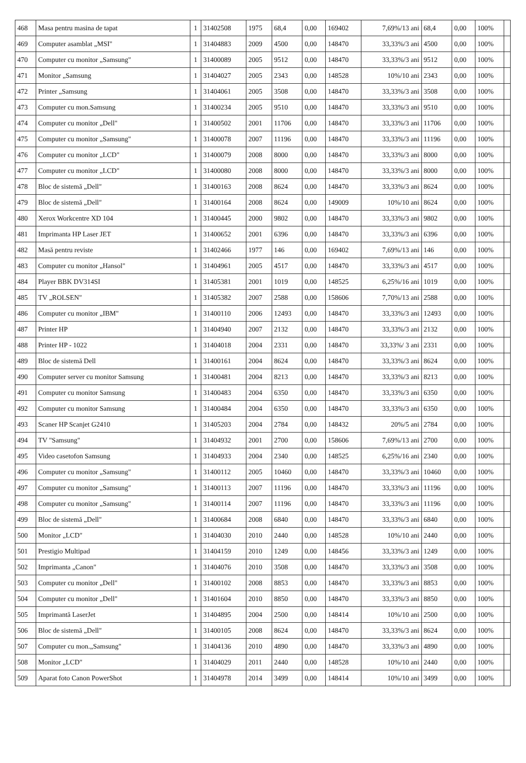| 468 | Masa pentru masina de tapat | 1 | 31402508 | 1975 | 68,4 | 0,00 | 169402 | 7,69%/13 ani | 68,4 | 0,00 | 100% | |
| 469 | Computer asamblat „MSI" | 1 | 31404883 | 2009 | 4500 | 0,00 | 148470 | 33,33%/3 ani | 4500 | 0,00 | 100% | |
| 470 | Computer cu monitor „Samsung" | 1 | 31400089 | 2005 | 9512 | 0,00 | 148470 | 33,33%/3 ani | 9512 | 0,00 | 100% | |
| 471 | Monitor „Samsung | 1 | 31404027 | 2005 | 2343 | 0,00 | 148528 | 10%/10 ani | 2343 | 0,00 | 100% | |
| 472 | Printer „Samsung | 1 | 31404061 | 2005 | 3508 | 0,00 | 148470 | 33,33%/3 ani | 3508 | 0,00 | 100% | |
| 473 | Computer cu mon.Samsung | 1 | 31400234 | 2005 | 9510 | 0,00 | 148470 | 33,33%/3 ani | 9510 | 0,00 | 100% | |
| 474 | Computer cu monitor „Dell" | 1 | 31400502 | 2001 | 11706 | 0,00 | 148470 | 33,33%/3 ani | 11706 | 0,00 | 100% | |
| 475 | Computer cu monitor „Samsung" | 1 | 31400078 | 2007 | 11196 | 0,00 | 148470 | 33,33%/3 ani | 11196 | 0,00 | 100% | |
| 476 | Computer cu monitor „LCD" | 1 | 31400079 | 2008 | 8000 | 0,00 | 148470 | 33,33%/3 ani | 8000 | 0,00 | 100% | |
| 477 | Computer cu monitor „LCD" | 1 | 31400080 | 2008 | 8000 | 0,00 | 148470 | 33,33%/3 ani | 8000 | 0,00 | 100% | |
| 478 | Bloc de sistemă „Dell" | 1 | 31400163 | 2008 | 8624 | 0,00 | 148470 | 33,33%/3 ani | 8624 | 0,00 | 100% | |
| 479 | Bloc de sistemă „Dell" | 1 | 31400164 | 2008 | 8624 | 0,00 | 149009 | 10%/10 ani | 8624 | 0,00 | 100% | |
| 480 | Xerox Workcentre XD 104 | 1 | 31400445 | 2000 | 9802 | 0,00 | 148470 | 33,33%/3 ani | 9802 | 0,00 | 100% | |
| 481 | Imprimanta HP Laser JET | 1 | 31400652 | 2001 | 6396 | 0,00 | 148470 | 33,33%/3 ani | 6396 | 0,00 | 100% | |
| 482 | Masă pentru reviste | 1 | 31402466 | 1977 | 146 | 0,00 | 169402 | 7,69%/13 ani | 146 | 0,00 | 100% | |
| 483 | Computer cu monitor „Hansol" | 1 | 31404961 | 2005 | 4517 | 0,00 | 148470 | 33,33%/3 ani | 4517 | 0,00 | 100% | |
| 484 | Player BBK DV314SI | 1 | 31405381 | 2001 | 1019 | 0,00 | 148525 | 6,25%/16 ani | 1019 | 0,00 | 100% | |
| 485 | TV „ROLSEN" | 1 | 31405382 | 2007 | 2588 | 0,00 | 158606 | 7,70%/13 ani | 2588 | 0,00 | 100% | |
| 486 | Computer cu monitor „IBM" | 1 | 31400110 | 2006 | 12493 | 0,00 | 148470 | 33,33%/3 ani | 12493 | 0,00 | 100% | |
| 487 | Printer HP | 1 | 31404940 | 2007 | 2132 | 0,00 | 148470 | 33,33%/3 ani | 2132 | 0,00 | 100% | |
| 488 | Printer HP - 1022 | 1 | 31404018 | 2004 | 2331 | 0,00 | 148470 | 33,33%/ 3 ani | 2331 | 0,00 | 100% | |
| 489 | Bloc de sistemă Dell | 1 | 31400161 | 2004 | 8624 | 0,00 | 148470 | 33,33%/3 ani | 8624 | 0,00 | 100% | |
| 490 | Computer server cu monitor Samsung | 1 | 31400481 | 2004 | 8213 | 0,00 | 148470 | 33,33%/3 ani | 8213 | 0,00 | 100% | |
| 491 | Computer cu monitor Samsung | 1 | 31400483 | 2004 | 6350 | 0,00 | 148470 | 33,33%/3 ani | 6350 | 0,00 | 100% | |
| 492 | Computer cu monitor Samsung | 1 | 31400484 | 2004 | 6350 | 0,00 | 148470 | 33,33%/3 ani | 6350 | 0,00 | 100% | |
| 493 | Scaner HP Scanjet G2410 | 1 | 31405203 | 2004 | 2784 | 0,00 | 148432 | 20%/5 ani | 2784 | 0,00 | 100% | |
| 494 | TV "Samsung" | 1 | 31404932 | 2001 | 2700 | 0,00 | 158606 | 7,69%/13 ani | 2700 | 0,00 | 100% | |
| 495 | Video casetofon Samsung | 1 | 31404933 | 2004 | 2340 | 0,00 | 148525 | 6,25%/16 ani | 2340 | 0,00 | 100% | |
| 496 | Computer cu monitor „Samsung" | 1 | 31400112 | 2005 | 10460 | 0,00 | 148470 | 33,33%/3 ani | 10460 | 0,00 | 100% | |
| 497 | Computer cu monitor „Samsung" | 1 | 31400113 | 2007 | 11196 | 0,00 | 148470 | 33,33%/3 ani | 11196 | 0,00 | 100% | |
| 498 | Computer cu monitor „Samsung" | 1 | 31400114 | 2007 | 11196 | 0,00 | 148470 | 33,33%/3 ani | 11196 | 0,00 | 100% | |
| 499 | Bloc de sistemă „Dell" | 1 | 31400684 | 2008 | 6840 | 0,00 | 148470 | 33,33%/3 ani | 6840 | 0,00 | 100% | |
| 500 | Monitor „LCD" | 1 | 31404030 | 2010 | 2440 | 0,00 | 148528 | 10%/10 ani | 2440 | 0,00 | 100% | |
| 501 | Prestigio Multipad | 1 | 31404159 | 2010 | 1249 | 0,00 | 148456 | 33,33%/3 ani | 1249 | 0,00 | 100% | |
| 502 | Imprimanta „Canon" | 1 | 31404076 | 2010 | 3508 | 0,00 | 148470 | 33,33%/3 ani | 3508 | 0,00 | 100% | |
| 503 | Computer cu monitor „Dell" | 1 | 31400102 | 2008 | 8853 | 0,00 | 148470 | 33,33%/3 ani | 8853 | 0,00 | 100% | |
| 504 | Computer cu monitor „Dell" | 1 | 31401604 | 2010 | 8850 | 0,00 | 148470 | 33,33%/3 ani | 8850 | 0,00 | 100% | |
| 505 | Imprimantă LaserJet | 1 | 31404895 | 2004 | 2500 | 0,00 | 148414 | 10%/10 ani | 2500 | 0,00 | 100% | |
| 506 | Bloc de sistemă „Dell" | 1 | 31400105 | 2008 | 8624 | 0,00 | 148470 | 33,33%/3 ani | 8624 | 0,00 | 100% | |
| 507 | Computer cu mon.„Samsung" | 1 | 31404136 | 2010 | 4890 | 0,00 | 148470 | 33,33%/3 ani | 4890 | 0,00 | 100% | |
| 508 | Monitor „LCD" | 1 | 31404029 | 2011 | 2440 | 0,00 | 148528 | 10%/10 ani | 2440 | 0,00 | 100% | |
| 509 | Aparat foto Canon PowerShot | 1 | 31404978 | 2014 | 3499 | 0,00 | 148414 | 10%/10 ani | 3499 | 0,00 | 100% | |